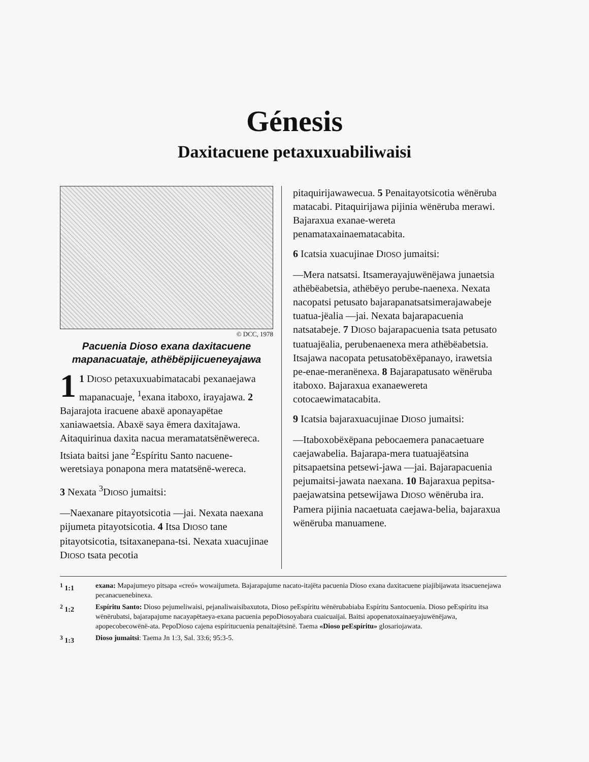Génesis
Daxitacuene petaxuxuabiliwaisi
© DCC, 1978
Pacuenia Dioso exana daxitacuene mapanacuataje, athëbëpijicueneyajawa
1 1 DIOSO petaxuxuabimatacabi pexanaejawa mapanacuaje, <sup>1</sup>exana itaboxo, irayajawa. 2 Bajarajota iracuene abaxë aponayapëtae xaniawaetsia. Abaxë saya ëmera daxitajawa. Aitaquirinua daxita nacua meramatatsënëwereca. Itsiata baitsi jane <sup>2</sup>Espíritu Santo nacuene-weretsiaya ponapona mera matatsënë-wereca.
3 Nexata <sup>3</sup>DIOSO jumaitsi:
—Naexanare pitayotsicotia —jai. Nexata naexana pijumeta pitayotsicotia. 4 Itsa DIOSO tane pitayotsicotia, tsitaxanepana-tsi. Nexata xuacujinae DIOSO tsata pecotia
pitaquirijawawecua. 5 Penaitayotsicotia wënëruba matacabi. Pitaquirijawa pijinia wënëruba merawi. Bajaraxua exanae-wereta penamataxainaematacabita.
6 Icatsia xuacujinae DIOSO jumaitsi:
—Mera natsatsi. Itsamerayajuwënëjawa junaetsia athëbëabetsia, athëbëyo perube-naenexa. Nexata nacopatsi petusato bajarapanatsatsimerajawabeje tuatua-jëalia —jai. Nexata bajarapacuenia natsatabeje. 7 DIOSO bajarapacuenia tsata petusato tuatuajëalia, perubenaenexa mera athëbëabetsia. Itsajawa nacopata petusatobëxëpanayo, irawetsia pe-enae-meranënexa. 8 Bajarapatusato wënëruba itaboxo. Bajaraxua exanaewereta cotocaewimatacabita.
9 Icatsia bajaraxuacujinae DIOSO jumaitsi:
—Itaboxobëxëpana pebocaemera panacaetuare caejawabelia. Bajarapa-mera tuatuajëatsina pitsapaetsina petsewi-jawa —jai. Bajarapacuenia pejumaitsi-jawata naexana. 10 Bajaraxua pepitsa-paejawatsina petsewijawa DIOSO wënëruba ira. Pamera pijinia nacaetuata caejawa-belia, bajaraxua wënëruba manuamene.
<sup>1</sup> 1:1 exana: Mapajumeyo pitsapa «creó» wowaijumeta. Bajarapajume nacato-itajëta pacuenia Dioso exana daxitacuene piajibijawata itsacuenejawa pecanacuenebinexa.
<sup>2</sup> 1:2 Espíritu Santo: Dioso pejumeliwaisi, pejanaliwaisibaxutota, Dioso peEspíritu wënërubabiaba Espíritu Santocuenia. Dioso peEspíritu itsa wënërubatsi, bajarapajume nacayapëtaeya-exana pacuenia pepoDiosoyabara cuaicuaijai. Baitsi apopenatoxainaeyajuwënëjawa, apopecobecowënë-ata. PepoDioso cajena espíritucuenia penaitajëtsinë. Taema «Dioso peEspíritu» glosariojawata.
<sup>3</sup> 1:3 Dioso jumaitsi: Taema Jn 1:3, Sal. 33:6; 95:3-5.